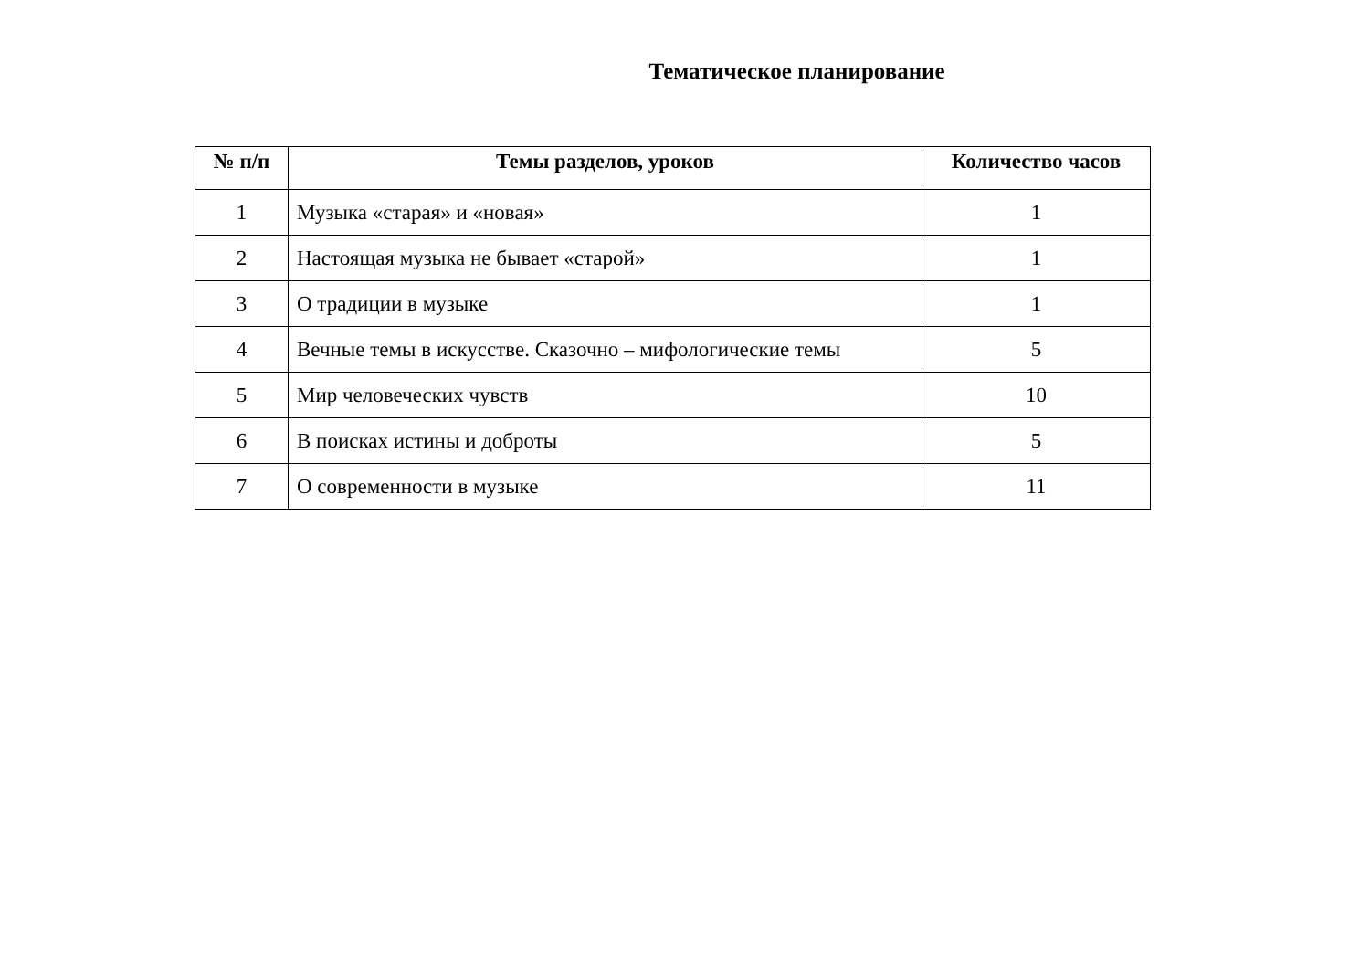Тематическое планирование
| № п/п | Темы разделов, уроков | Количество часов |
| --- | --- | --- |
| 1 | Музыка «старая» и «новая» | 1 |
| 2 | Настоящая музыка не бывает «старой» | 1 |
| 3 | О традиции в музыке | 1 |
| 4 | Вечные темы в искусстве. Сказочно – мифологические темы | 5 |
| 5 | Мир человеческих чувств | 10 |
| 6 | В поисках истины и доброты | 5 |
| 7 | О современности в музыке | 11 |